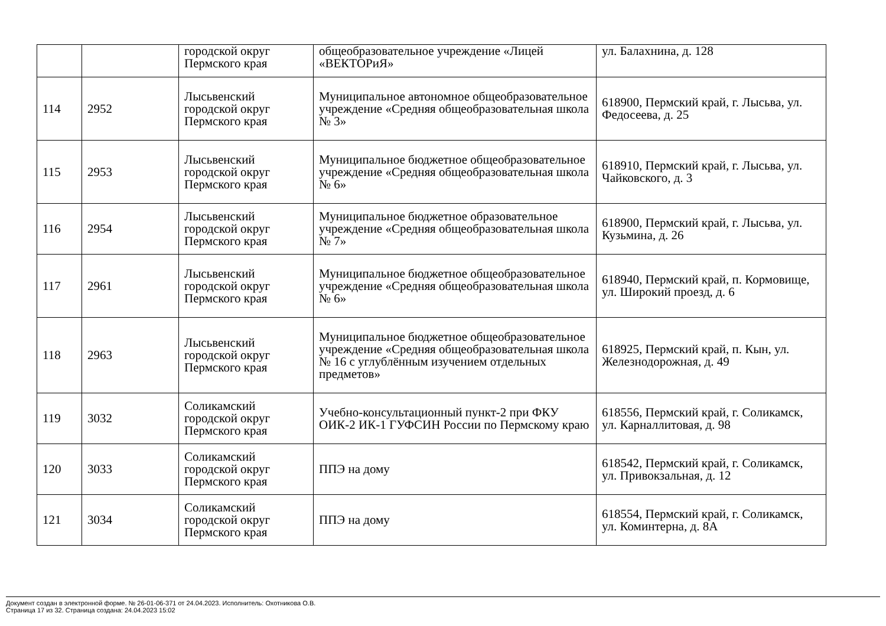| | | городской округ Пермского края | общеобразовательное учреждение «Лицей «ВЕКТОРиЯ» | ул. Балахнина, д. 128 |
| 114 | 2952 | Лысьвенский городской округ Пермского края | Муниципальное автономное общеобразовательное учреждение «Средняя общеобразовательная школа № 3» | 618900, Пермский край, г. Лысьва, ул. Федосеева, д. 25 |
| 115 | 2953 | Лысьвенский городской округ Пермского края | Муниципальное бюджетное общеобразовательное учреждение «Средняя общеобразовательная школа № 6» | 618910, Пермский край, г. Лысьва, ул. Чайковского, д. 3 |
| 116 | 2954 | Лысьвенский городской округ Пермского края | Муниципальное бюджетное образовательное учреждение «Средняя общеобразовательная школа № 7» | 618900, Пермский край, г. Лысьва, ул. Кузьмина, д. 26 |
| 117 | 2961 | Лысьвенский городской округ Пермского края | Муниципальное бюджетное общеобразовательное учреждение «Средняя общеобразовательная школа № 6» | 618940, Пермский край, п. Кормовище, ул. Широкий проезд, д. 6 |
| 118 | 2963 | Лысьвенский городской округ Пермского края | Муниципальное бюджетное общеобразовательное учреждение «Средняя общеобразовательная школа № 16 с углублённым изучением отдельных предметов» | 618925, Пермский край, п. Кын, ул. Железнодорожная, д. 49 |
| 119 | 3032 | Соликамский городской округ Пермского края | Учебно-консультационный пункт-2 при ФКУ ОИК-2 ИК-1 ГУФСИН России по Пермскому краю | 618556, Пермский край, г. Соликамск, ул. Карналлитовая, д. 98 |
| 120 | 3033 | Соликамский городской округ Пермского края | ППЭ на дому | 618542, Пермский край, г. Соликамск, ул. Привокзальная, д. 12 |
| 121 | 3034 | Соликамский городской округ Пермского края | ППЭ на дому | 618554, Пермский край, г. Соликамск, ул. Коминтерна, д. 8А |
Документ создан в электронной форме. № 26-01-06-371 от 24.04.2023. Исполнитель: Охотникова О.В.
Страница 17 из 32. Страница создана: 24.04.2023 15:02